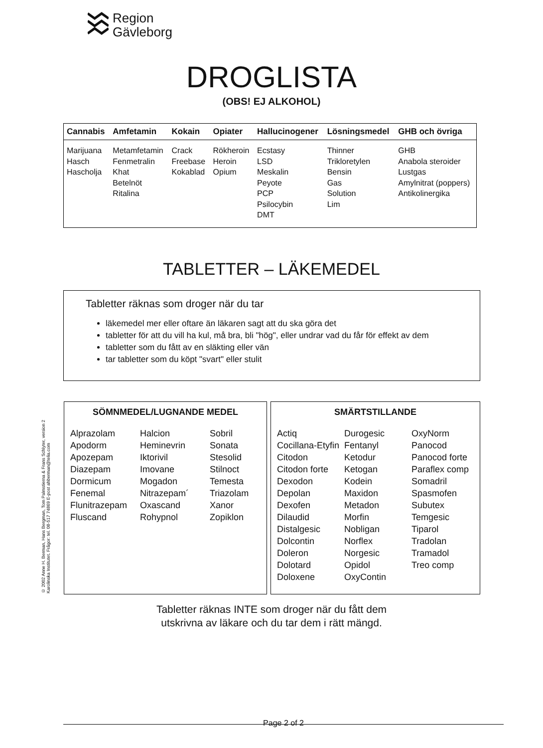Region
Gävleborg
DROGLISTA
(OBS! EJ ALKOHOL)
| Cannabis | Amfetamin | Kokain | Opiater | Hallucinogener | Lösningsmedel | GHB och övriga |
| --- | --- | --- | --- | --- | --- | --- |
| Marijuana Hasch Hascholja | Metamfetamin Fenmetralin Khat Betelnöt Ritalina | Crack Freebase Kokablad | Rökheroin Heroin Opium | Ecstasy LSD Meskalin Peyote PCP Psilocybin DMT | Thinner Trikloretylen Bensin Gas Solution Lim | GHB Anabola steroider Lustgas Amylnitrat (poppers) Antikolinergika |
TABLETTER – LÄKEMEDEL
Tabletter räknas som droger när du tar
läkemedel mer eller oftare än läkaren sagt att du ska göra det
tabletter för att du vill ha kul, må bra, bli "hög", eller undrar vad du får för effekt av dem
tabletter som du fått av en släkting eller vän
tar tabletter som du köpt "svart" eller stulit
© 2002 Anne H. Berman, Hans Bergman, Tom Palmstierna & Frans Schlyter, version 2
Karolinska Institutet. Frågor: tel. 08-517 74869 E-post ahberman@telia.com
SÖMNMEDEL/LUGNANDE MEDEL
| Alprazolam Apodorm Apozepam Diazepam Dormicum Fenemal Flunitrazepam Fluscand | Halcion Heminevrin Iktorivil Imovane Mogadon Nitrazepam´ Oxascand Rohypnol | Sobril Sonata Stesolid Stilnoct Temesta Triazolam Xanor Zopiklon |
SMÄRTSTILLANDE
| Actiq Cocillana-Etyfin Citodon Citodon forte Dexodon Depolan Dexofen Dilaudid Distalgesic Dolcontin Doleron Dolotard Doloxene | Durogesic Fentanyl Ketodur Ketogan Kodein Maxidon Metadon Morfin Nobligan Norflex Norgesic Opidol OxyContin | OxyNorm Panocod Panocod forte Paraflex comp Somadril Spasmofen Subutex Temgesic Tiparol Tradolan Tramadol Treo comp |
Tabletter räknas INTE som droger när du fått dem
utskrivna av läkare och du tar dem i rätt mängd.
Page 2 of 2